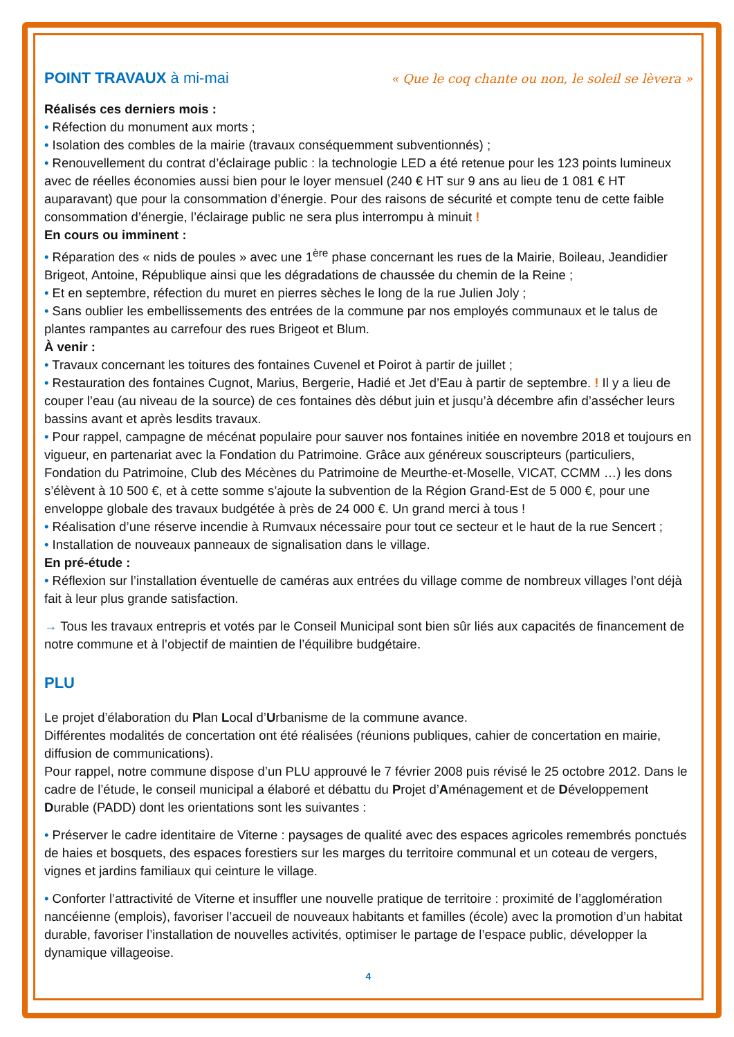POINT TRAVAUX à mi-mai « Que le coq chante ou non, le soleil se lèvera »
Réalisés ces derniers mois :
• Réfection du monument aux morts ;
• Isolation des combles de la mairie (travaux conséquemment subventionnés) ;
• Renouvellement du contrat d’éclairage public : la technologie LED a été retenue pour les 123 points lumineux avec de réelles économies aussi bien pour le loyer mensuel (240 € HT sur 9 ans au lieu de 1 081 € HT auparavant) que pour la consommation d’énergie. Pour des raisons de sécurité et compte tenu de cette faible consommation d’énergie, l’éclairage public ne sera plus interrompu à minuit !
En cours ou imminent :
• Réparation des « nids de poules » avec une 1<sup>ère</sup> phase concernant les rues de la Mairie, Boileau, Jeandidier Brigeot, Antoine, République ainsi que les dégradations de chaussée du chemin de la Reine ;
• Et en septembre, réfection du muret en pierres sèches le long de la rue Julien Joly ;
• Sans oublier les embellissements des entrées de la commune par nos employés communaux et le talus de plantes rampantes au carrefour des rues Brigeot et Blum.
À venir :
• Travaux concernant les toitures des fontaines Cuvenel et Poirot à partir de juillet ;
• Restauration des fontaines Cugnot, Marius, Bergerie, Hadié et Jet d’Eau à partir de septembre. ! Il y a lieu de couper l’eau (au niveau de la source) de ces fontaines dès début juin et jusqu’à décembre afin d’assécher leurs bassins avant et après lesdits travaux.
• Pour rappel, campagne de mécénat populaire pour sauver nos fontaines initiée en novembre 2018 et toujours en vigueur, en partenariat avec la Fondation du Patrimoine. Grâce aux généreux souscripteurs (particuliers, Fondation du Patrimoine, Club des Mécènes du Patrimoine de Meurthe-et-Moselle, VICAT, CCMM …) les dons s’élèvent à 10 500 €, et à cette somme s’ajoute la subvention de la Région Grand-Est de 5 000 €, pour une enveloppe globale des travaux budgétée à près de 24 000 €. Un grand merci à tous !
• Réalisation d’une réserve incendie à Rumvaux nécessaire pour tout ce secteur et le haut de la rue Sencert ;
• Installation de nouveaux panneaux de signalisation dans le village.
En pré-étude :
• Réflexion sur l’installation éventuelle de caméras aux entrées du village comme de nombreux villages l’ont déjà fait à leur plus grande satisfaction.
→ Tous les travaux entrepris et votés par le Conseil Municipal sont bien sûr liés aux capacités de financement de notre commune et à l’objectif de maintien de l’équilibre budgétaire.
PLU
Le projet d’élaboration du Plan Local d’Urbanisme de la commune avance.
Différentes modalités de concertation ont été réalisées (réunions publiques, cahier de concertation en mairie, diffusion de communications).
Pour rappel, notre commune dispose d’un PLU approuvé le 7 février 2008 puis révisé le 25 octobre 2012. Dans le cadre de l’étude, le conseil municipal a élaboré et débattu du Projet d’Aménagement et de Développement Durable (PADD) dont les orientations sont les suivantes :
• Préserver le cadre identitaire de Viterne : paysages de qualité avec des espaces agricoles remembrés ponctués de haies et bosquets, des espaces forestiers sur les marges du territoire communal et un coteau de vergers, vignes et jardins familiaux qui ceinture le village.
• Conforter l’attractivité de Viterne et insuffler une nouvelle pratique de territoire : proximité de l’agglomération nancéienne (emplois), favoriser l’accueil de nouveaux habitants et familles (école) avec la promotion d’un habitat durable, favoriser l’installation de nouvelles activités, optimiser le partage de l’espace public, développer la dynamique villageoise.
4